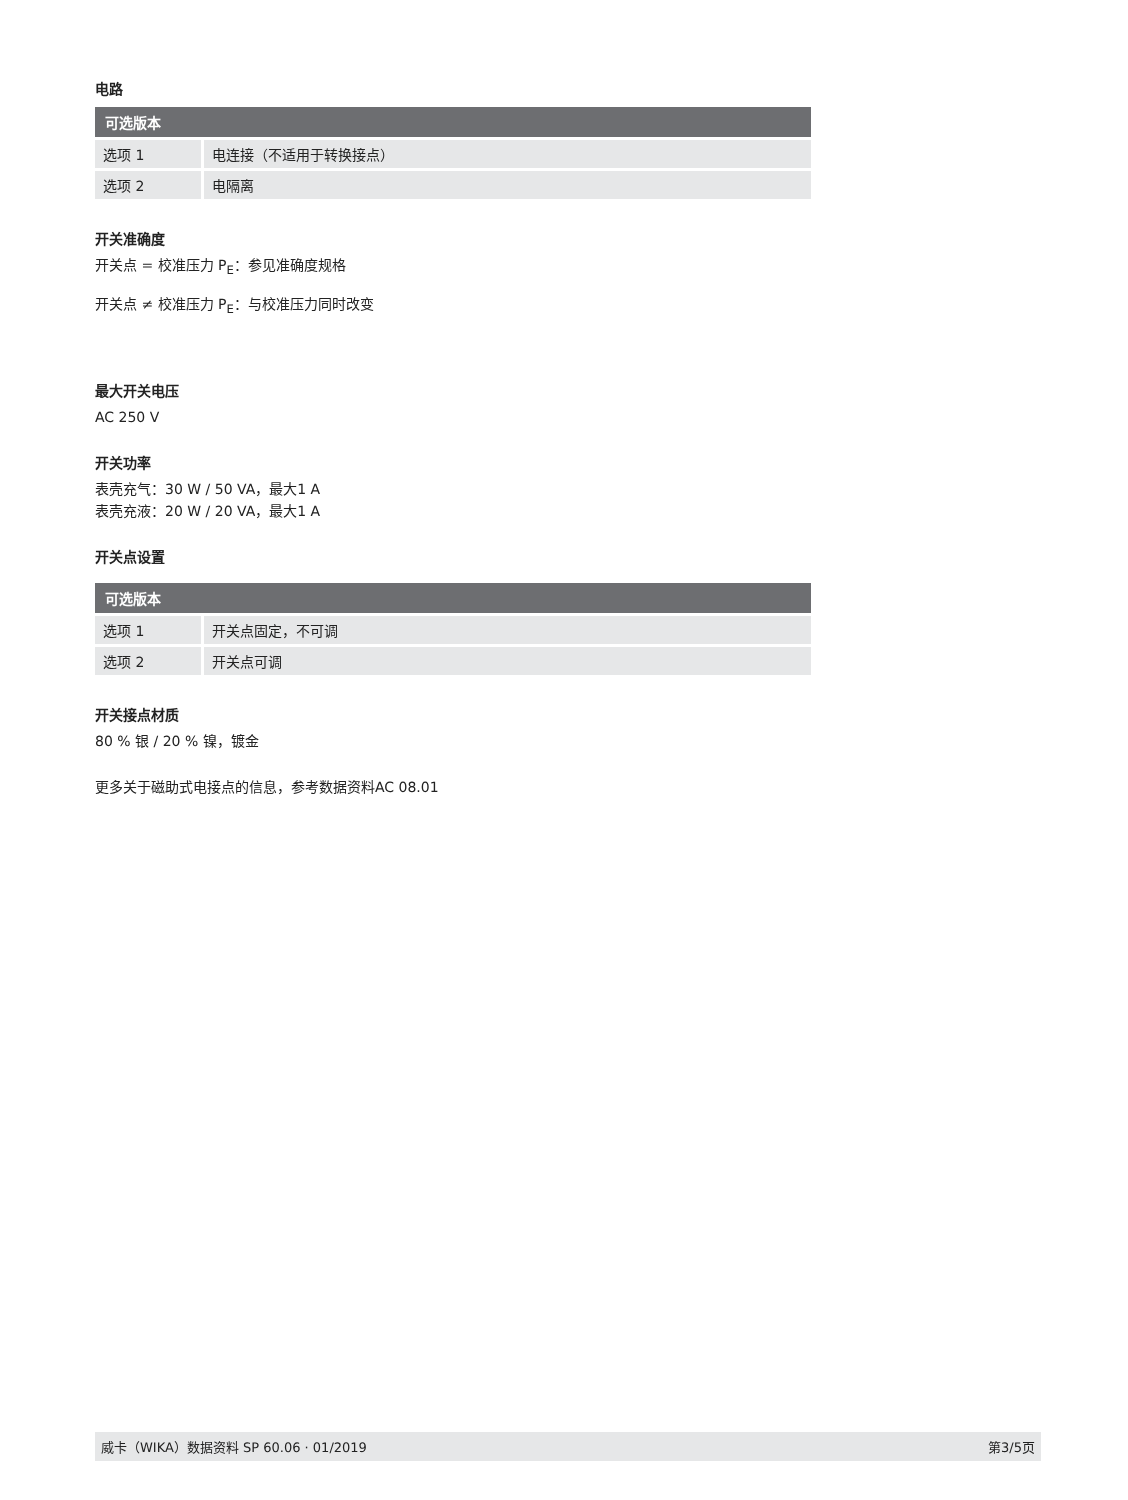电路
| 可选版本 | |
| --- | --- |
| 选项 1 | 电连接（不适用于转换接点） |
| 选项 2 | 电隔离 |
开关准确度
开关点 = 校准压力 P<sub>E</sub>：参见准确度规格
开关点 ≠ 校准压力 P<sub>E</sub>：与校准压力同时改变
最大开关电压
AC 250 V
开关功率
表壳充气：30 W / 50 VA，最大1 A
表壳充液：20 W / 20 VA，最大1 A
开关点设置
| 可选版本 | |
| --- | --- |
| 选项 1 | 开关点固定，不可调 |
| 选项 2 | 开关点可调 |
开关接点材质
80 % 银 / 20 % 镍，镀金
更多关于磁助式电接点的信息，参考数据资料AC 08.01
威卡（WIKA）数据资料 SP 60.06 · 01/2019 第3/5页